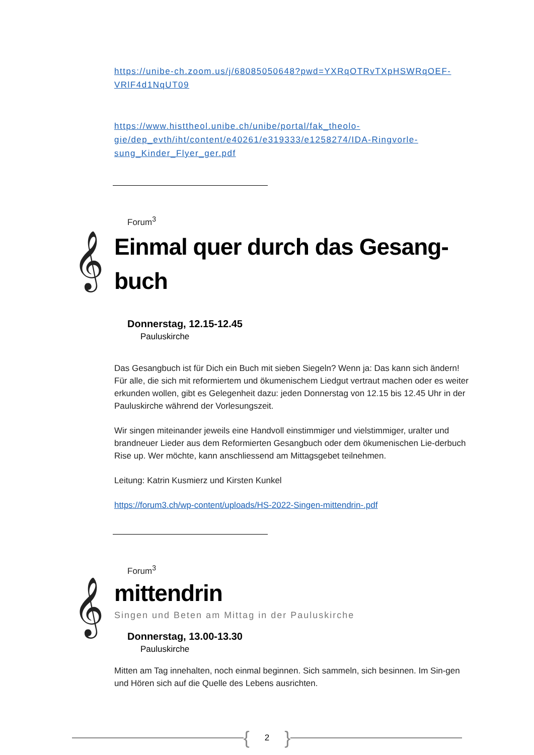https://unibe-ch.zoom.us/j/68085050648?pwd=YXRqOTRvTXpHSWRqOEF-VRlF4d1NqUT09
https://www.histtheol.unibe.ch/unibe/portal/fak_theolo-gie/dep_evth/iht/content/e40261/e319333/e1258274/IDA-Ringvorle-sung_Kinder_Flyer_ger.pdf
Forum<sup>3</sup>
𝄞
Einmal quer durch das Gesang-buch
Donnerstag, 12.15-12.45
Pauluskirche
Das Gesangbuch ist für Dich ein Buch mit sieben Siegeln? Wenn ja: Das kann sich ändern! Für alle, die sich mit reformiertem und ökumenischem Liedgut vertraut machen oder es weiter erkunden wollen, gibt es Gelegenheit dazu: jeden Donnerstag von 12.15 bis 12.45 Uhr in der Pauluskirche während der Vorlesungszeit.
Wir singen miteinander jeweils eine Handvoll einstimmiger und vielstimmiger, uralter und brandneuer Lieder aus dem Reformierten Gesangbuch oder dem ökumenischen Lie-derbuch Rise up. Wer möchte, kann anschliessend am Mittagsgebet teilnehmen.
Leitung: Katrin Kusmierz und Kirsten Kunkel
https://forum3.ch/wp-content/uploads/HS-2022-Singen-mittendrin-.pdf
Forum<sup>3</sup>
𝄞
mittendrin
Singen und Beten am Mittag in der Pauluskirche
Donnerstag, 13.00-13.30
Pauluskirche
Mitten am Tag innehalten, noch einmal beginnen. Sich sammeln, sich besinnen. Im Sin-gen und Hören sich auf die Quelle des Lebens ausrichten.
{ 2 }